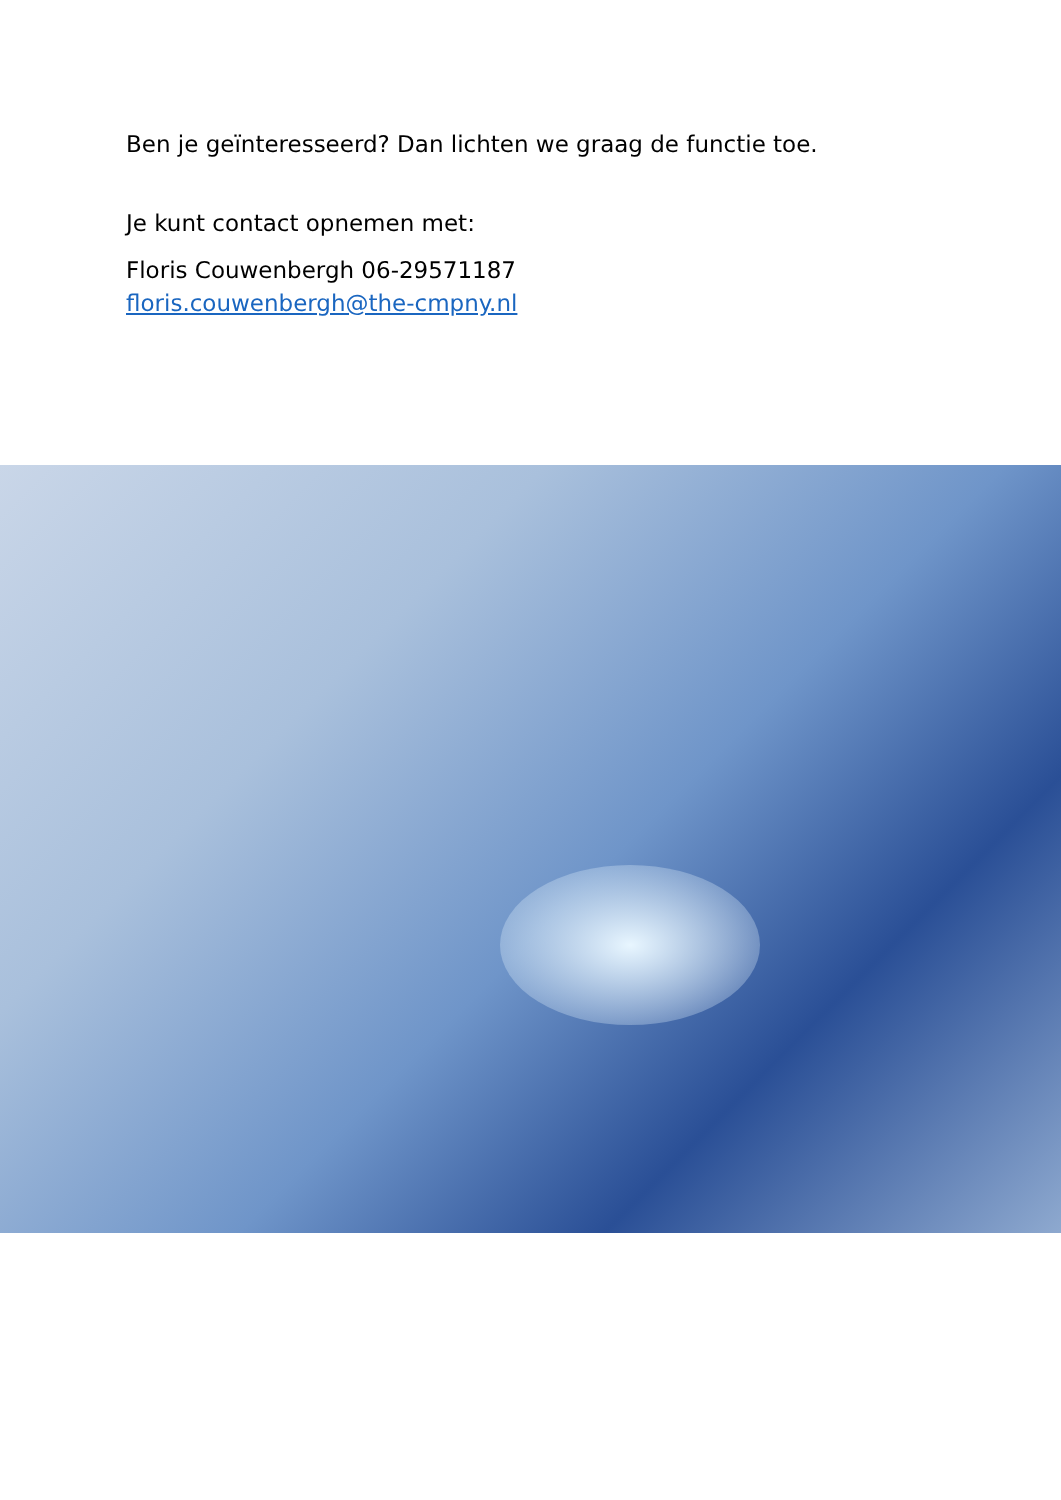Ben je geïnteresseerd? Dan lichten we graag de functie toe.
Je kunt contact opnemen met:
Floris Couwenbergh 06-29571187
floris.couwenbergh@the-cmpny.nl